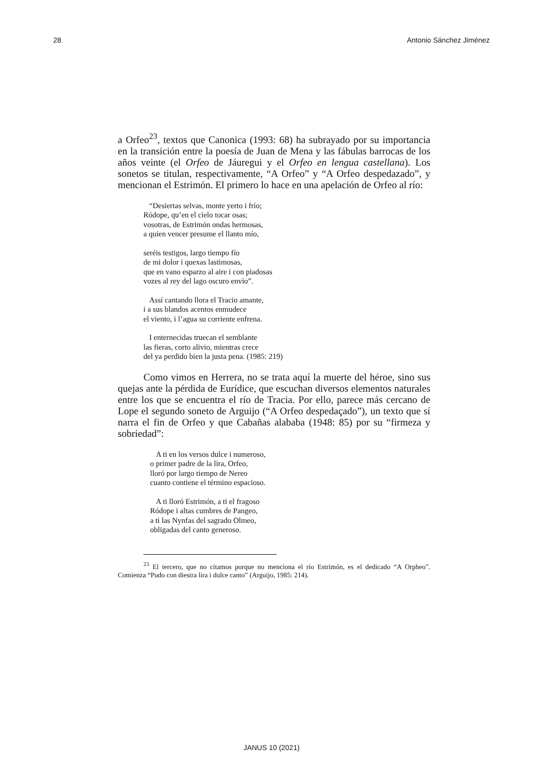28 Antonio Sánchez Jiménez
a Orfeo<sup>23</sup>, textos que Canonica (1993: 68) ha subrayado por su importancia en la transición entre la poesía de Juan de Mena y las fábulas barrocas de los años veinte (el Orfeo de Jáuregui y el Orfeo en lengua castellana). Los sonetos se titulan, respectivamente, “A Orfeo” y “A Orfeo despedazado”, y mencionan el Estrimón. El primero lo hace en una apelación de Orfeo al río:
“Desiertas selvas, monte yerto i frío;
Ródope, qu’en el cielo tocar osas;
vosotras, de Estrimón ondas hermosas,
a quien vencer presume el llanto mío,
seréis testigos, largo tiempo fío
de mi dolor i quexas lastimosas,
que en vano esparzo al aire i con piadosas
vozes al rey del lago oscuro envío”.
Assí cantando llora el Tracio amante,
i a sus blandos acentos enmudece
el viento, i l’agua su corriente enfrena.
I enternecidas truecan el semblante
las fieras, corto alivio, mientras crece
del ya perdido bien la justa pena. (1985: 219)
Como vimos en Herrera, no se trata aquí la muerte del héroe, sino sus quejas ante la pérdida de Eurídice, que escuchan diversos elementos naturales entre los que se encuentra el río de Tracia. Por ello, parece más cercano de Lope el segundo soneto de Arguijo (“A Orfeo despedaçado”), un texto que sí narra el fin de Orfeo y que Cabañas alababa (1948: 85) por su “firmeza y sobriedad”:
A ti en los versos dulce i numeroso,
o primer padre de la lira, Orfeo,
lloró por largo tiempo de Nereo
cuanto contiene el término espacioso.
A ti lloró Estrimón, a ti el fragoso
Ródope i altas cumbres de Pangeo,
a ti las Nynfas del sagrado Olmeo,
obligadas del canto generoso.
<sup>23</sup> El tercero, que no citamos porque no menciona el río Estrimón, es el dedicado “A Orpheo”. Comienza “Pudo con diestra lira i dulce canto” (Arguijo, 1985: 214).
JANUS 10 (2021)